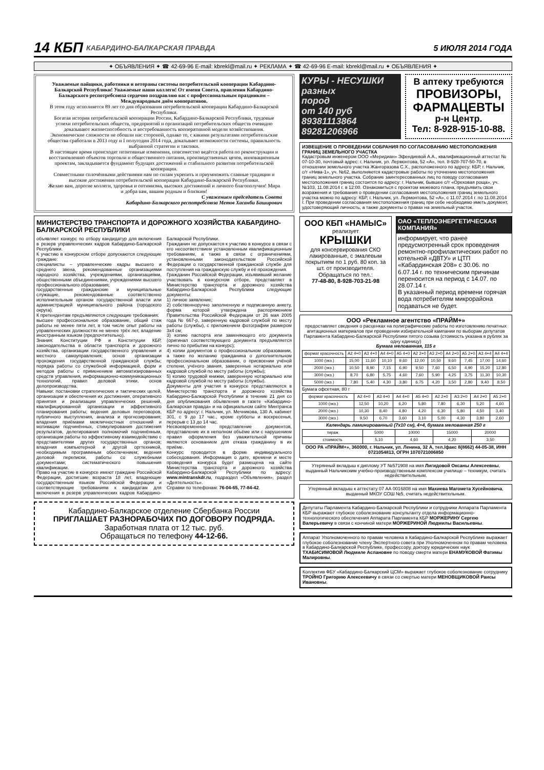14 КБП КАБАРДИНО-БАЛКАРСКАЯ ПРАВДА 5 ИЮЛЯ 2014 ГОДА
✦ ОБЪЯВЛЕНИЯ ✦ ☎ 42-69-96 E-mail: kbrekl@mail.ru ✦ РЕКЛАМА ✦ ☎ 42-69-96 E-mail: kbrekl@mail.ru ✦ ОБЪЯВЛЕНИЯ ✦
Уважаемые пайщики, работники и ветераны системы потребительской кооперации Кабардино-Балкарской Республики! Уважаемые наши коллеги! От имени Совета, правления Кабардино-Балкарского респотребсоюза сердечно поздравляю вас с профессиональным праздником – Международным днём кооперативов.
В этом году исполняется 89 лет со дня образования потребительской кооперации Кабардино-Балкарской Республики.
Богатая история потребительской кооперации России, Кабардино-Балкарской Республики, трудовые успехи потребительских обществ, предприятий и организаций потребительских обществ очевидно доказывают жизнеспособность и востребованность кооперативной модели хозяйствования.
Экономические сложности не обошли нас стороной, однако то, с какими результатами потребительские общества сработали в 2013 году и I полугодии 2014 года, доказывает возможности системы, правильность выбранной стратегии и тактики.
В настоящее время происходят позитивные изменения, повсеместно ведётся работа по реконструкции и восстановлению объектов торговли и общественного питания, производственных цехов, инновационным проектам, закладывается фундамент будущих достижений и стабильного развития потребительской кооперации.
Совместными сплочёнными действиями нам по силам укрепить и приумножить славные традиции и высокие достижения потребительской кооперации Кабардино-Балкарской Республики.
Желаю вам, дорогие коллеги, здоровья и оптимизма, высоких достижений и личного благополучия! Мира и добра вам, вашим родным и близким!
С уважением председатель Совета
Кабардино-Балкарского респотребсоюза Метов Хасанби Баширович
МИНИСТЕРСТВО ТРАНСПОРТА И ДОРОЖНОГО ХОЗЯЙСТВА КАБАРДИНО-БАЛКАРСКОЙ РЕСПУБЛИКИ
объявляет конкурс по отбору кандидатур для включения в резерв управленческих кадров Кабардино-Балкарской Республики.
К участию в конкурсном отборе допускаются следующие граждане:
специалисты – управленческие кадры высшего и среднего звена, рекомендованные организациями народного хозяйства, учреждениями, организациями, общественными объединениями, учреждениями высшего профессионального образования;
государственные гражданские и муниципальные служащие, рекомендованные соответственно исполнительным органом государственной власти или администрацией муниципального района (городского округа).
К претендентам предъявляются следующие требования:
высшее профессиональное образование, общий стаж работы не менее пяти лет, в том числе опыт работы на управленческих должностях не менее трёх лет, владение иностранным языком (предпочтительно).
Знания: Конституции РФ и Конституции КБР, законодательства в области транспорта и дорожного хозяйства, организации государственного управления и местного самоуправления; основ организации прохождения государственной гражданской службы; порядка работы со служебной информацией, форм и методов работы с применением автоматизированных средств управления, информационно-коммуникационных технологий, правил деловой этики, основ делопроизводства.
Навыки: постановки стратегических и тактических целей, организации и обеспечения их достижения, оперативного принятия и реализации управленческих решений, квалифицированной организации и эффективного планирования работы; ведения деловых переговоров, публичного выступления, анализа и прогнозирования; владения приёмами межличностных отношений и мотивации подчинённых, стимулирования достижения результатов, делегирования полномочий подчинённым, организации работы по эффективному взаимодействию с представителями других государственных органов; владения компьютерной и другой оргтехникой, необходимым программным обеспечением; ведения деловой переписки, работы со служебными документами; систематического повышения квалификации.
Право на участие в конкурсе имеют граждане Российской Федерации, достигшие возраста 18 лет, владеющие государственным языком Российской Федерации и соответствующие требованиям к кандидатам для включения в резерв управленческих кадров Кабардино-Балкарской Республики.
Гражданин не допускается к участию в конкурсе в связи с его несоответствием установленным квалификационным требованиям, а также в связи с ограничениями, установленными законодательством Российской Федерации о государственной гражданской службе для поступления на гражданскую службу и её прохождения.
Гражданин Российской Федерации, изъявивший желание участвовать в конкурсном отборе, представляет в Министерство транспорта и дорожного хозяйства Кабардино-Балкарской Республики следующие документы:
1) личное заявление;
2) собственноручно заполненную и подписанную анкету, форма которой утверждена распоряжением Правительства Российской Федерации от 26 мая 2005 года № 667-р, заверенную кадровой службой по месту работы (службы), с приложением фотографии размером 3х4 см;
3) копию паспорта или заменяющего его документа (оригинал соответствующего документа предъявляется лично по прибытии на конкурс);
4) копии документов о профессиональном образовании, а также по желанию гражданина о дополнительном профессиональном образовании, о присвоении учёной степени, учёного звания, заверенные нотариально или кадровой службой по месту работы (службы);
5) копию трудовой книжки, заверенную нотариально или кадровой службой по месту работы (службы).
Документы для участия в конкурсе представляются в Министерство транспорта и дорожного хозяйства Кабардино-Балкарской Республики в течение 21 дня со дня опубликования объявления в газете «Кабардино-Балкарская правда» и на официальном сайте Минтранса КБР по адресу: г. Нальчик, ул. Мечникова, 130 А, кабинет 301, с 9 до 17 час., кроме субботы и воскресенья, перерыв с 13 до 14 час.
Несвоевременное представление документов, представление их в неполном объёме или с нарушением правил оформления без уважительной причины являются основанием для отказа гражданину в их приёме.
Конкурс проводится в форме индивидуального собеседования. Информация о дате, времени и месте проведения конкурса будет размещена на сайте Министерства транспорта и дорожного хозяйства Кабардино-Балкарской Республики по адресу: www.mintranskdr.ru, подраздел «Объявления», раздел «Деятельность».
Справки по телефонам: 76-04-65, 77-84-42.
Кабардино-Балкарское отделение Сбербанка России
ПРИГЛАШАЕТ РАЗНОРАБОЧИХ ПО ДОГОВОРУ ПОДРЯДА.
Заработная плата от 12 тыс. руб.
Обращаться по телефону 44-12-66.
КУРЫ - НЕСУШКИ
разных
пород
от 140 руб
89381113864
89281206966
В аптеку требуются
ПРОВИЗОРЫ, ФАРМАЦЕВТЫ
р-н Центр.
Тел: 8-928-915-10-88.
ИЗВЕЩЕНИЕ О ПРОВЕДЕНИИ СОБРАНИЯ ПО СОГЛАСОВАНИЮ МЕСТОПОЛОЖЕНИЯ ГРАНИЦ ЗЕМЕЛЬНОГО УЧАСТКА
Кадастровым инженером ООО «Меридиан» Эфендиевой А.А., квалификационный аттестат № 07-10-30, почтовый адрес: г. Нальчик, ул. Лермонтова, 52 «А», тел. 8-928-707-50-70, в отношении земельного участка Жангоразова С.Х., расположенного по адресу: КБР, г. Нальчик, с/т «Нива-1», уч. №62, выполняются кадастровые работы по уточнению местоположения границ земельного участка. Собрание заинтересованных лиц по поводу согласования местоположения границ состоится по адресу: г. Нальчик, бывшее с/т «Ореховая роща», уч. №103, 11.08.2014 г. в 12:00. Ознакомиться с проектом межевого плана, предъявить свои возражения и требования о проведении согласования местоположения границ земельного участка можно по адресу: КБР, г. Нальчик, ул. Лермонтова, 52 «А», с 11.07.2014 г. по 11.08.2014 г. При проведении согласования местоположения границ при себе необходимо иметь документ, удостоверяющий личность, а также документы о правах на земельный участок.
ООО КБП «НАМЫС»
реализует
КРЫШКИ
для консервирования СКО лакированные, с эмалевым покрытием по 1 руб. 80 коп. за шт. от производителя.
Обращаться по тел.:
77-48-80, 8-928-703-21-98
ОАО «ТЕПЛОЭНЕРГЕТИЧЕСКАЯ КОМПАНИЯ»
информирует, что ранее предусмотренный срок проведения ремонтно-профилактических работ по котельной «ДВТУ» и ЦТП «Кабардинская 208» с 30.06. по 6.07.14 г. по техническим причинам переносится на период с 14.07. по 28.07.14 г.
В указанный период времени горячая вода потребителям микрорайона подаваться не будет.
ООО «Рекламное агентство «ПРАЙМ+»
предоставляет сведения о расценках на полиграфические работы по изготовлению печатных агитационных материалов при проведении избирательной кампании по выборам депутатов Парламента Кабардино-Балкарской Республики пятого созыва (стоимость указана в рублях за одну единицу)
Бумага мелованная, 115 г
| формат красочность | А2 4+0 | А3 4+0 | А4 4+0 | А5 4+0 | А2 2+0 | А3 2+0 | А4 2+0 | А5 2+0 | А3 4+4 | А4 4+4 |
| --- | --- | --- | --- | --- | --- | --- | --- | --- | --- | --- |
| 1000 (экз.) | 15,00 | 11,60 | 10,10 | 9,60 | 12,00 | 10,50 | 9,60 | 7,45 | 17,00 | 14,60 |
| 2000 (экз.) | 10,50 | 8,90 | 7,15 | 6,90 | 9,50 | 7,60 | 6,50 | 4,90 | 15,20 | 12,80 |
| 3000 (экз.) | 8,70 | 6,80 | 5,75 | 4,60 | 7,60 | 5,90 | 4,25 | 3,75 | 11,30 | 10,30 |
| 5000 (экз.) | 7,80 | 5,40 | 4,30 | 3,80 | 6,75 | 4,20 | 3,50 | 2,80 | 9,40 | 8,50 |
Бумага офсетная, 80 г
| формат красочность | А2 4+0 | А3 4+0 | А4 4+0 | А5 4+0 | А2 2+0 | А3 2+0 | А4 2+0 | А5 2+0 |
| --- | --- | --- | --- | --- | --- | --- | --- | --- |
| 1000 (экз.) | 12,50 | 10,20 | 6,20 | 5,80 | 7,80 | 6,30 | 5,20 | 4,60 |
| 2000 (экз.) | 10,30 | 8,40 | 4,80 | 4,20 | 6,30 | 5,80 | 4,50 | 3,40 |
| 3000 (экз.) | 9,50 | 6,70 | 3,60 | 3,10 | 5,00 | 4,30 | 3,80 | 2,60 |
Календарь ламинированный (7х10 см), 4+4, бумага мелованная 250 г
| тираж | 5000 | 10000 | 15000 | 20000 |
| стоимость | 5,10 | 4,60 | 4,20 | 3,50 |
ООО РА «ПРАЙМ+», 360000, г. Нальчик, ул. Ленина, 32 А, тел./факс 8(8662) 44-05-38, ИНН 0721054813, ОГРН 1070721006850
Утерянный вкладыш к диплому УТ №571908 на имя Лигидовой Оксаны Алексеевны, выданный Нальчикским учебно-производственным комплексом училище – техникум, считать недействительным.
Утерянный вкладыш к аттестату 07 АА 0016808 на имя Махиева Магомета Хусейновича, выданный МКОУ СОШ №5, считать недействительным.
Депутаты Парламента Кабардино-Балкарской Республики и сотрудники Аппарата Парламента КБР выражают глубокое соболезнование консультанту отдела информационно-технологического обеспечения Аппарата Парламента КБР МОРЖЕРИНУ Сергею Валерьевичу в связи с кончиной матери МОРЖЕРИНОЙ Людмилы Васильевны.
Аппарат Уполномоченного по правам человека в Кабардино-Балкарской Республике выражает глубокое соболезнование члену Экспертного совета при Уполномоченном по правам человека в Кабардино-Балкарской Республике, профессору, доктору юридических наук ТХАБИСИМОВОЙ Людмиле Аслановне по поводу смерти матери ЕНАМУКОВОЙ Фатимы Малировны.
Коллектив ФБУ «Кабардино-Балкарский ЦСМ» выражает глубокое соболезнование сотруднику ТРОЙНО Григорию Алексеевичу в связи со смертью матери МЕНОВЩИКОВОЙ Раисы Ивановны.